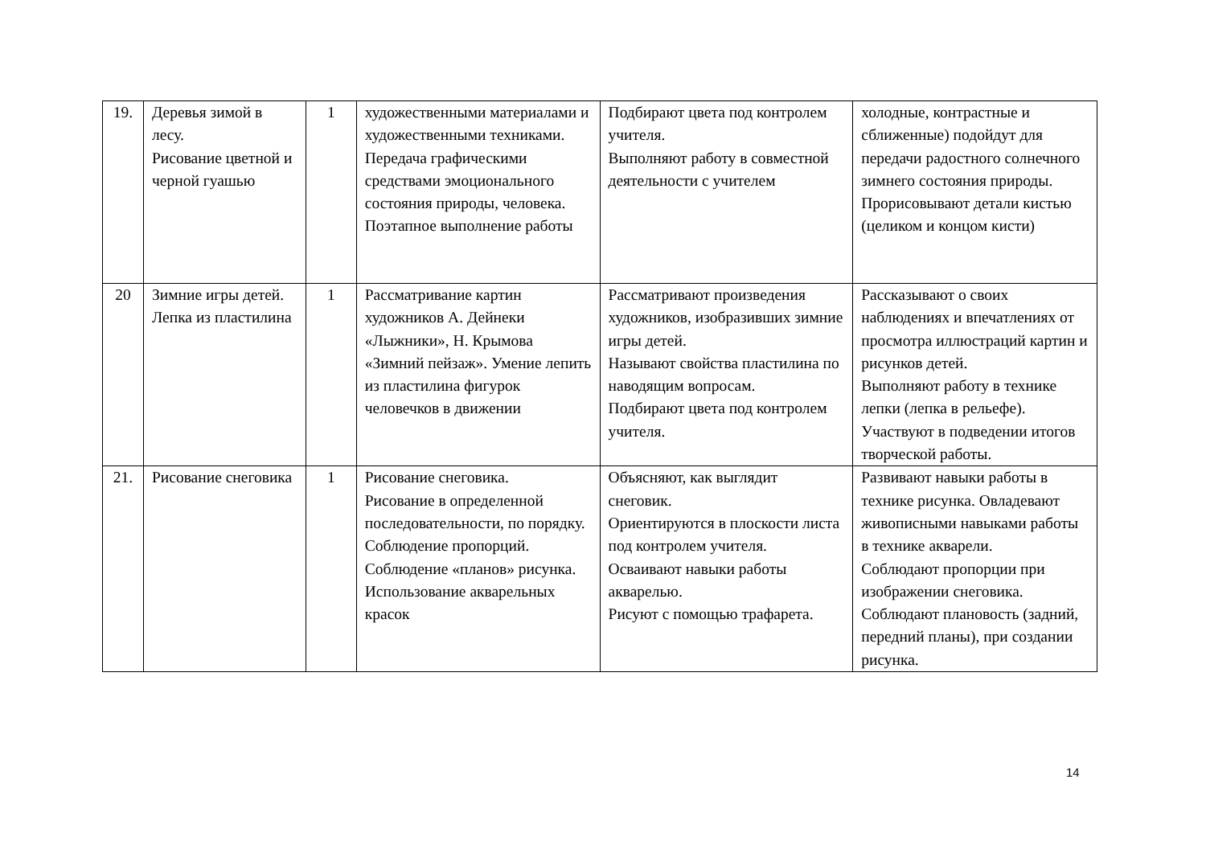| 19. | Деревья зимой в лесу. Рисование цветной и черной гуашью | 1 | художественными материалами и художественными техниками. Передача графическими средствами эмоционального состояния природы, человека. Поэтапное выполнение работы | Подбирают цвета под контролем учителя. Выполняют работу в совместной деятельности с учителем | холодные, контрастные и сближенные) подойдут для передачи радостного солнечного зимнего состояния природы. Прорисовывают детали кистью (целиком и концом кисти) |
| 20 | Зимние игры детей. Лепка из пластилина | 1 | Рассматривание картин художников А. Дейнеки «Лыжники», Н. Крымова «Зимний пейзаж». Умение лепить из пластилина фигурок человечков в движении | Рассматривают произведения художников, изобразивших зимние игры детей. Называют свойства пластилина по наводящим вопросам. Подбирают цвета под контролем учителя. | Рассказывают о своих наблюдениях и впечатлениях от просмотра иллюстраций картин и рисунков детей. Выполняют работу в технике лепки (лепка в рельефе). Участвуют в подведении итогов творческой работы. |
| 21. | Рисование снеговика | 1 | Рисование снеговика. Рисование в определенной последовательности, по порядку. Соблюдение пропорций. Соблюдение «планов» рисунка. Использование акварельных красок | Объясняют, как выглядит снеговик. Ориентируются в плоскости листа под контролем учителя. Осваивают навыки работы акварелью. Рисуют с помощью трафарета. | Развивают навыки работы в технике рисунка. Овладевают живописными навыками работы в технике акварели. Соблюдают пропорции при изображении снеговика. Соблюдают плановость (задний, передний планы), при создании рисунка. |
14